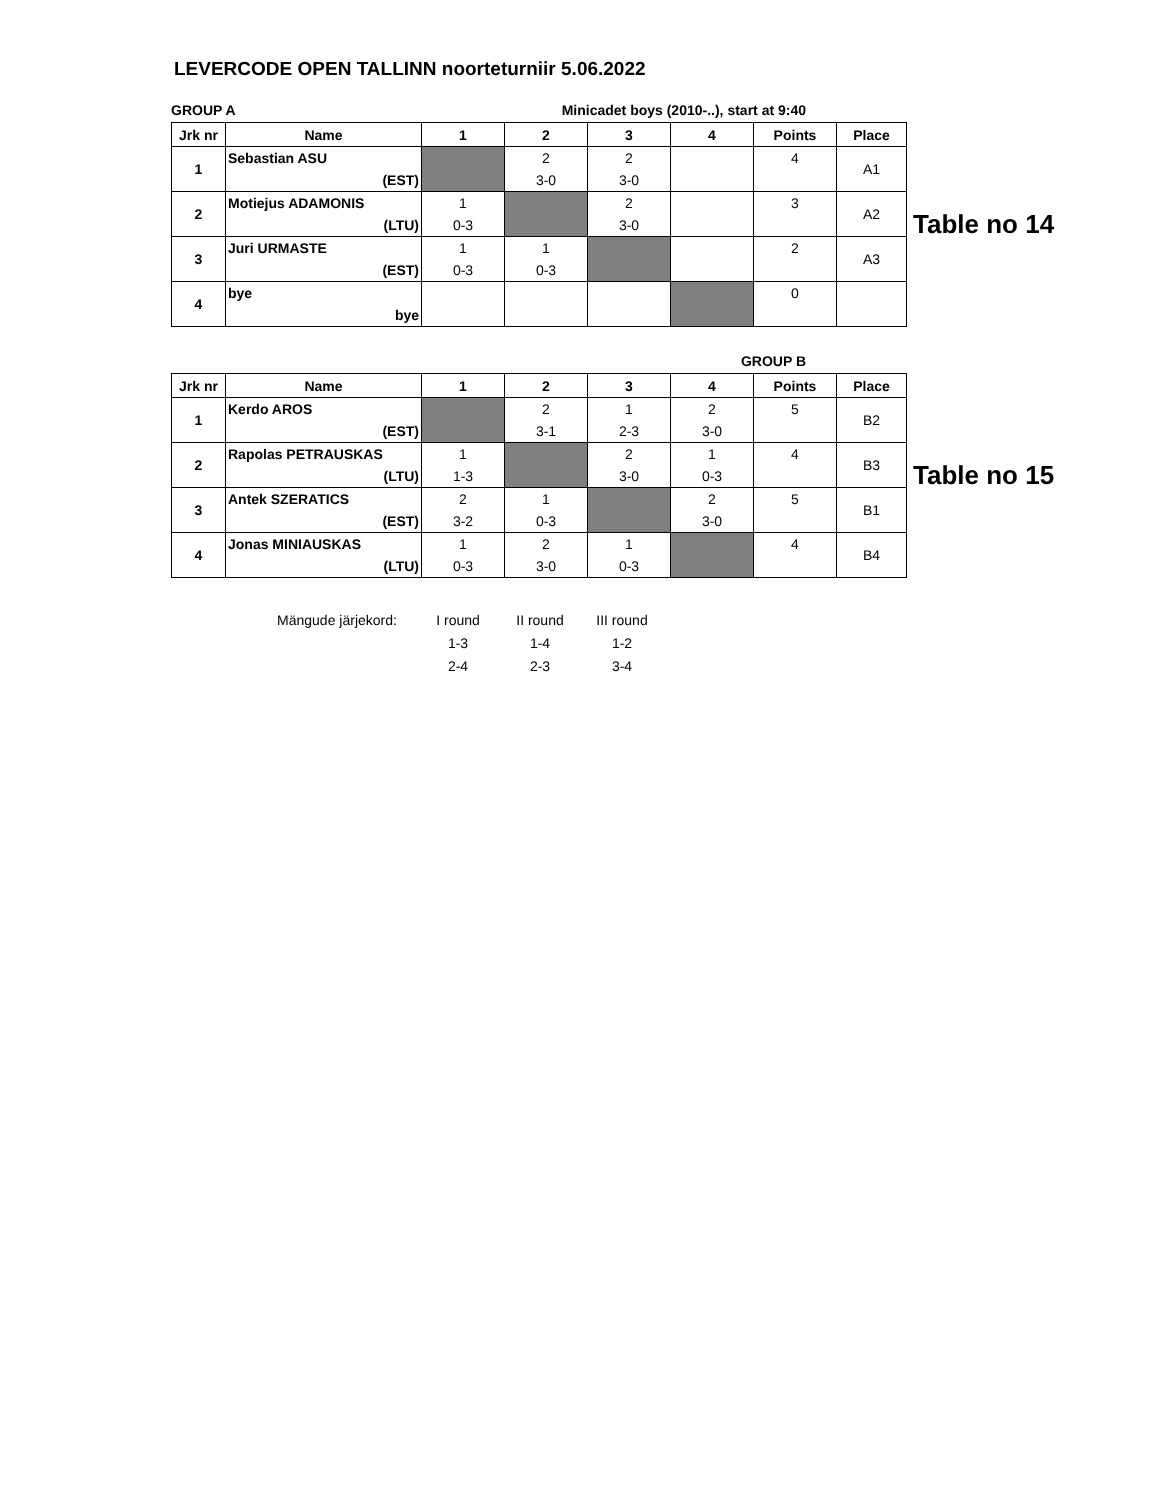LEVERCODE OPEN TALLINN noorteturniir 5.06.2022
GROUP A Minicadet boys (2010-..), start at 9:40
| Jrk nr | Name | 1 | 2 | 3 | 4 | Points | Place |
| --- | --- | --- | --- | --- | --- | --- | --- |
| 1 | Sebastian ASU | | 2 | 2 | | 4 | A1 |
| | (EST) | | 3-0 | 3-0 | | | |
| 2 | Motiejus ADAMONIS | 1 | | 2 | | 3 | A2 |
| | (LTU) | 0-3 | | 3-0 | | | |
| 3 | Juri URMASTE | 1 | 1 | | | 2 | A3 |
| | (EST) | 0-3 | 0-3 | | | | |
| 4 | bye | | | | | 0 | |
| | bye | | | | | | |
Table no 14
GROUP B
| Jrk nr | Name | 1 | 2 | 3 | 4 | Points | Place |
| --- | --- | --- | --- | --- | --- | --- | --- |
| 1 | Kerdo AROS | | 2 | 1 | 2 | 5 | B2 |
| | (EST) | | 3-1 | 2-3 | 3-0 | | |
| 2 | Rapolas PETRAUSKAS | 1 | | 2 | 1 | 4 | B3 |
| | (LTU) | 1-3 | | 3-0 | 0-3 | | |
| 3 | Antek SZERATICS | 2 | 1 | | 2 | 5 | B1 |
| | (EST) | 3-2 | 0-3 | | 3-0 | | |
| 4 | Jonas MINIAUSKAS | 1 | 2 | 1 | | 4 | B4 |
| | (LTU) | 0-3 | 3-0 | 0-3 | | | |
Table no 15
| Mängude järjekord: | I round | II round | III round |
| | 1-3 | 1-4 | 1-2 |
| | 2-4 | 2-3 | 3-4 |